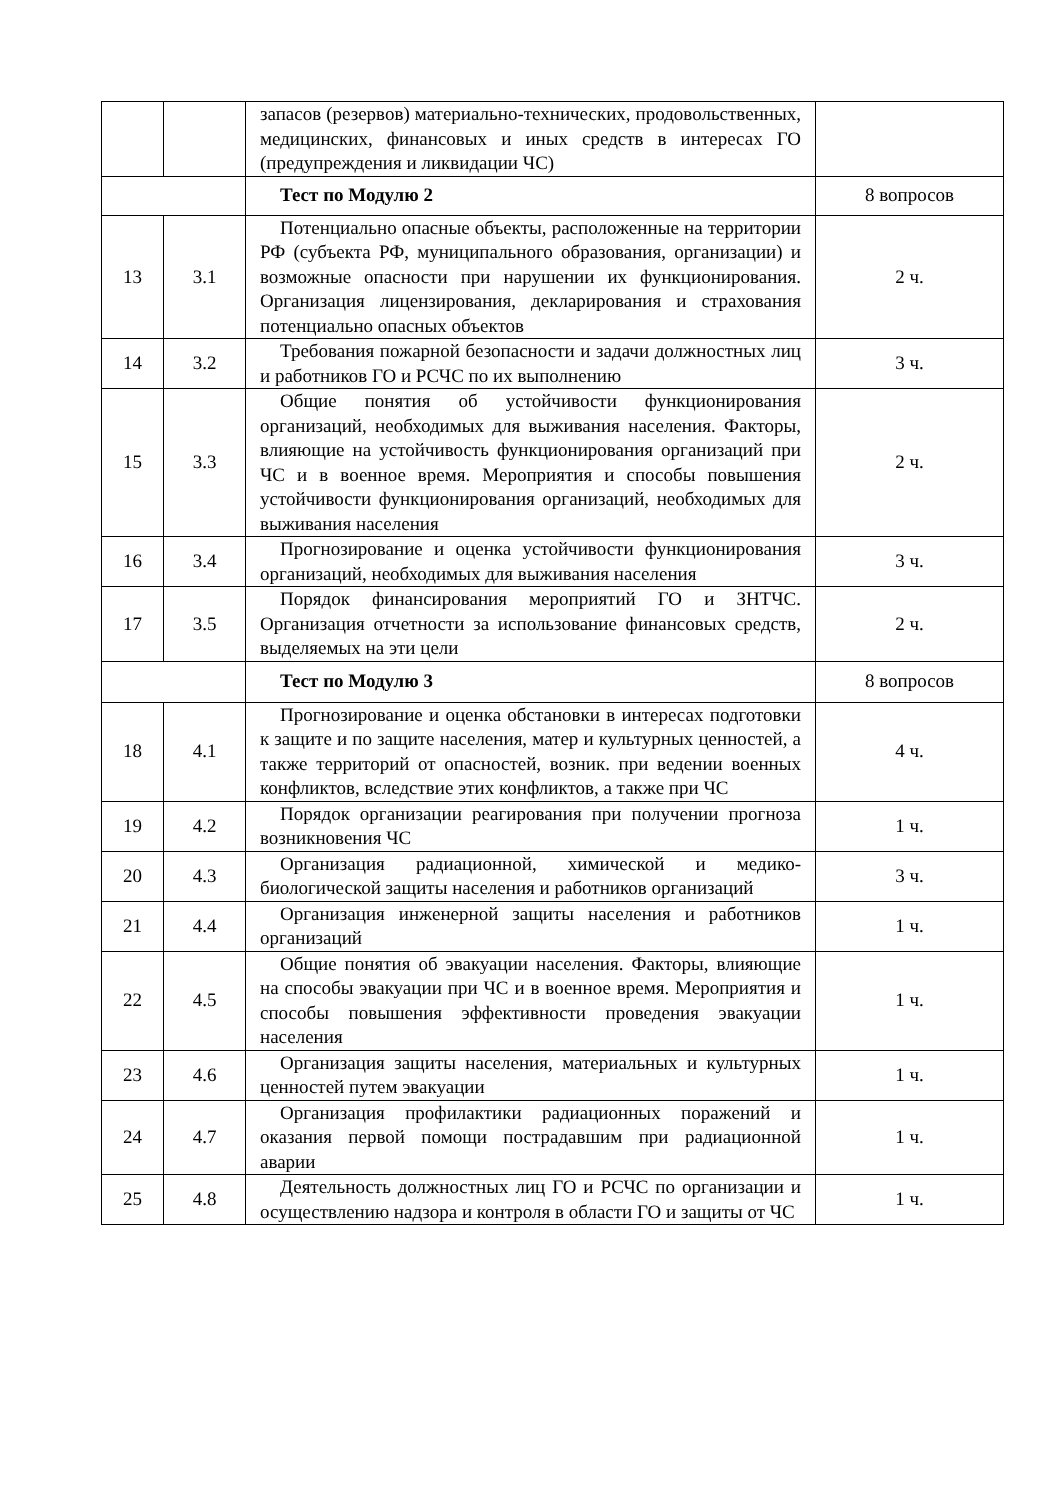| | | запасов (резервов) материально-технических, продовольственных, медицинских, финансовых и иных средств в интересах ГО (предупреждения и ликвидации ЧС) | |
| | | Тест по Модулю 2 | 8 вопросов |
| 13 | 3.1 | Потенциально опасные объекты, расположенные на территории РФ (субъекта РФ, муниципального образования, организации) и возможные опасности при нарушении их функционирования. Организация лицензирования, декларирования и страхования потенциально опасных объектов | 2 ч. |
| 14 | 3.2 | Требования пожарной безопасности и задачи должностных лиц и работников ГО и РСЧС по их выполнению | 3 ч. |
| 15 | 3.3 | Общие понятия об устойчивости функционирования организаций, необходимых для выживания населения. Факторы, влияющие на устойчивость функционирования организаций при ЧС и в военное время. Мероприятия и способы повышения устойчивости функционирования организаций, необходимых для выживания населения | 2 ч. |
| 16 | 3.4 | Прогнозирование и оценка устойчивости функционирования организаций, необходимых для выживания населения | 3 ч. |
| 17 | 3.5 | Порядок финансирования мероприятий ГО и ЗНТЧС. Организация отчетности за использование финансовых средств, выделяемых на эти цели | 2 ч. |
| | | Тест по Модулю 3 | 8 вопросов |
| 18 | 4.1 | Прогнозирование и оценка обстановки в интересах подготовки к защите и по защите населения, матер и культурных ценностей, а также территорий от опасностей, возник. при ведении военных конфликтов, вследствие этих конфликтов, а также при ЧС | 4 ч. |
| 19 | 4.2 | Порядок организации реагирования при получении прогноза возникновения ЧС | 1 ч. |
| 20 | 4.3 | Организация радиационной, химической и медико-биологической защиты населения и работников организаций | 3 ч. |
| 21 | 4.4 | Организация инженерной защиты населения и работников организаций | 1 ч. |
| 22 | 4.5 | Общие понятия об эвакуации населения. Факторы, влияющие на способы эвакуации при ЧС и в военное время. Мероприятия и способы повышения эффективности проведения эвакуации населения | 1 ч. |
| 23 | 4.6 | Организация защиты населения, материальных и культурных ценностей путем эвакуации | 1 ч. |
| 24 | 4.7 | Организация профилактики радиационных поражений и оказания первой помощи пострадавшим при радиационной аварии | 1 ч. |
| 25 | 4.8 | Деятельность должностных лиц ГО и РСЧС по организации и осуществлению надзора и контроля в области ГО и защиты от ЧС | 1 ч. |